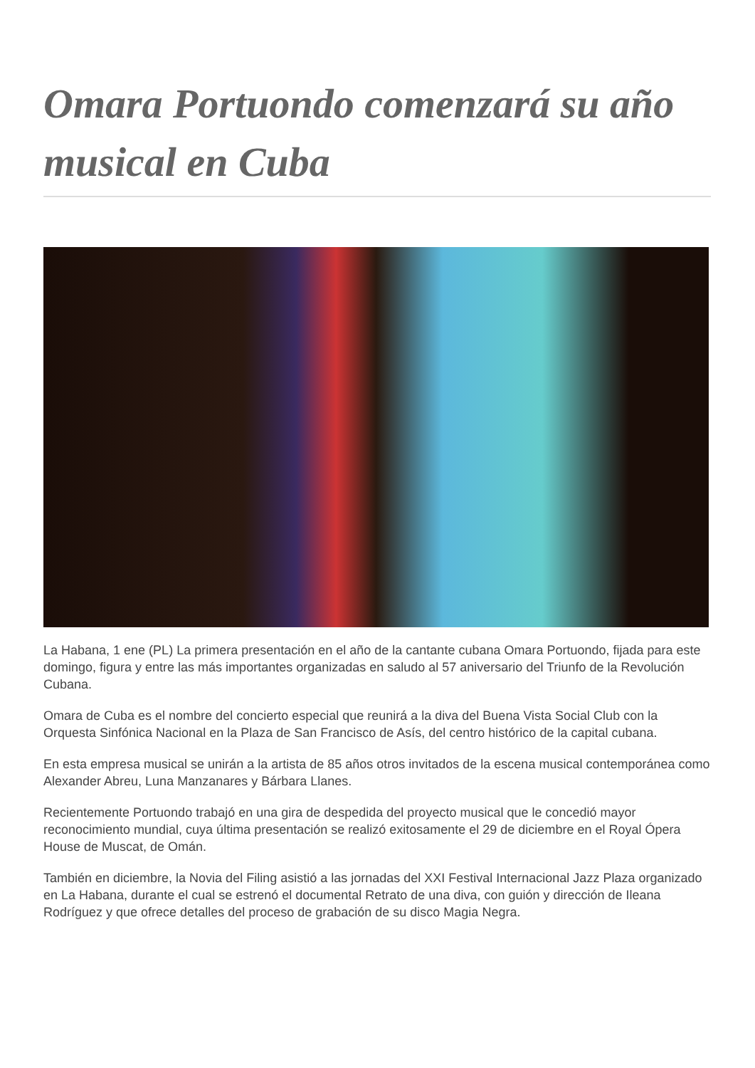Omara Portuondo comenzará su año musical en Cuba
La Habana, 1 ene (PL) La primera presentación en el año de la cantante cubana Omara Portuondo, fijada para este domingo, figura y entre las más importantes organizadas en saludo al 57 aniversario del Triunfo de la Revolución Cubana.
Omara de Cuba es el nombre del concierto especial que reunirá a la diva del Buena Vista Social Club con la Orquesta Sinfónica Nacional en la Plaza de San Francisco de Asís, del centro histórico de la capital cubana.
En esta empresa musical se unirán a la artista de 85 años otros invitados de la escena musical contemporánea como Alexander Abreu, Luna Manzanares y Bárbara Llanes.
Recientemente Portuondo trabajó en una gira de despedida del proyecto musical que le concedió mayor reconocimiento mundial, cuya última presentación se realizó exitosamente el 29 de diciembre en el Royal Ópera House de Muscat, de Omán.
También en diciembre, la Novia del Filing asistió a las jornadas del XXI Festival Internacional Jazz Plaza organizado en La Habana, durante el cual se estrenó el documental Retrato de una diva, con guión y dirección de Ileana Rodríguez y que ofrece detalles del proceso de grabación de su disco Magia Negra.